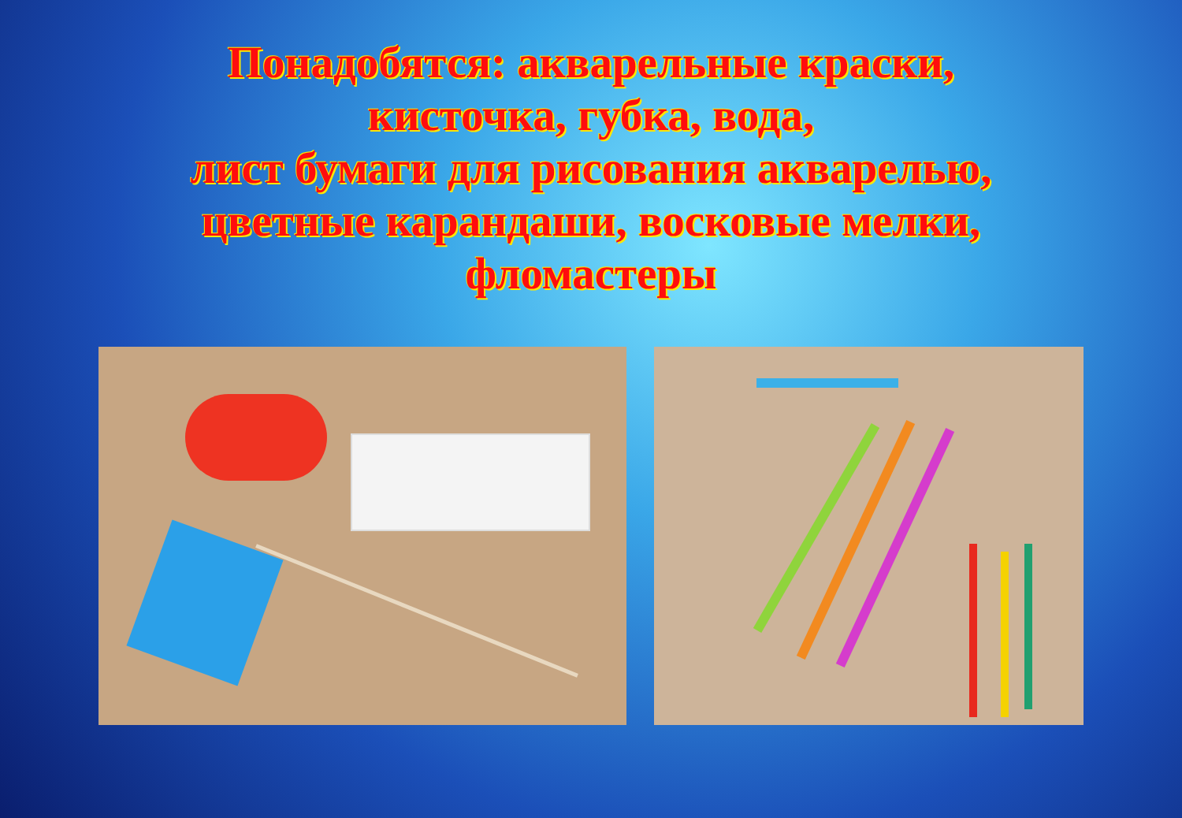Понадобятся: акварельные краски,
кисточка, губка, вода,
лист бумаги для рисования акварелью,
цветные карандаши, восковые мелки,
фломастеры